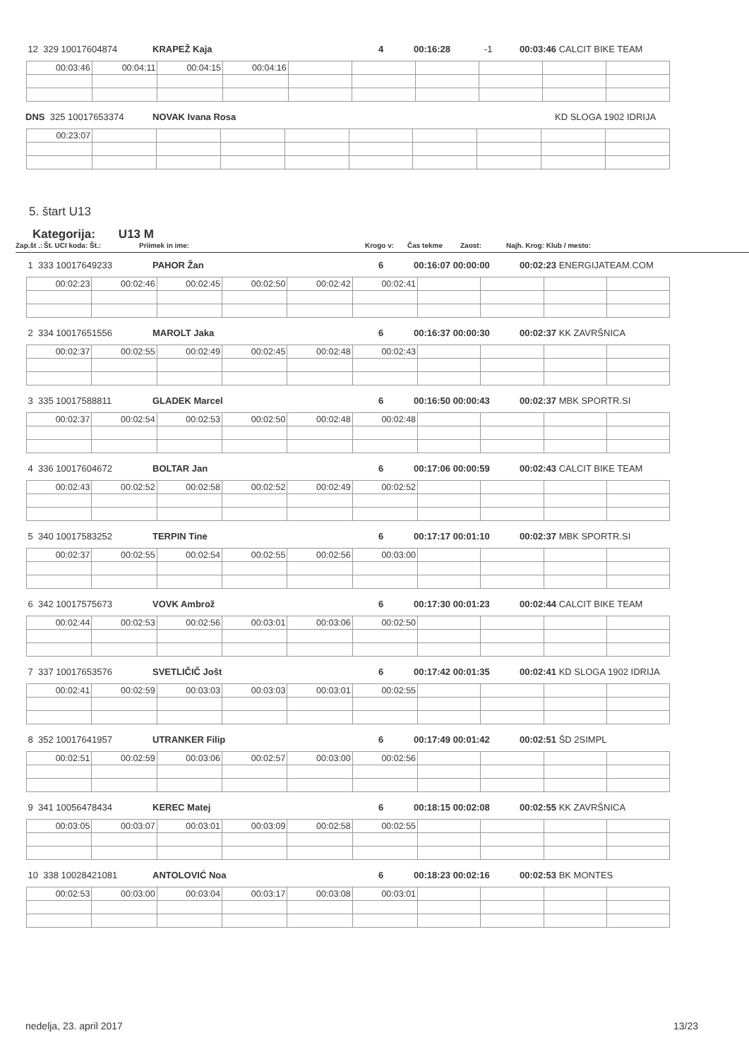12 329 10017604874 KRAPEŽ Kaja 4 00:16:28 -1 00:03:46 CALCIT BIKE TEAM
| 00:03:46 | 00:04:11 | 00:04:15 | 00:04:16 | | | | | | |
DNS 325 10017653374 NOVAK Ivana Rosa KD SLOGA 1902 IDRIJA
| 00:23:07 | | | | | | | | | |
5. štart U13
Kategorija: U13 M
Zap.št .: Št. UCI koda: Št.: Priimek in ime: Krogo v: Čas tekme Zaost: Najh. Krog: Klub / mesto:
1 333 10017649233 PAHOR Žan 6 00:16:07 00:00:00 00:02:23 ENERGIJATEAM.COM
| 00:02:23 | 00:02:46 | 00:02:45 | 00:02:50 | 00:02:42 | 00:02:41 | | | | |
2 334 10017651556 MAROLT Jaka 6 00:16:37 00:00:30 00:02:37 KK ZAVRŠNICA
| 00:02:37 | 00:02:55 | 00:02:49 | 00:02:45 | 00:02:48 | 00:02:43 | | | | |
3 335 10017588811 GLADEK Marcel 6 00:16:50 00:00:43 00:02:37 MBK SPORTR.SI
| 00:02:37 | 00:02:54 | 00:02:53 | 00:02:50 | 00:02:48 | 00:02:48 | | | | |
4 336 10017604672 BOLTAR Jan 6 00:17:06 00:00:59 00:02:43 CALCIT BIKE TEAM
| 00:02:43 | 00:02:52 | 00:02:58 | 00:02:52 | 00:02:49 | 00:02:52 | | | | |
5 340 10017583252 TERPIN Tine 6 00:17:17 00:01:10 00:02:37 MBK SPORTR.SI
| 00:02:37 | 00:02:55 | 00:02:54 | 00:02:55 | 00:02:56 | 00:03:00 | | | | |
6 342 10017575673 VOVK Ambrož 6 00:17:30 00:01:23 00:02:44 CALCIT BIKE TEAM
| 00:02:44 | 00:02:53 | 00:02:56 | 00:03:01 | 00:03:06 | 00:02:50 | | | | |
7 337 10017653576 SVETLIČIČ Jošt 6 00:17:42 00:01:35 00:02:41 KD SLOGA 1902 IDRIJA
| 00:02:41 | 00:02:59 | 00:03:03 | 00:03:03 | 00:03:01 | 00:02:55 | | | | |
8 352 10017641957 UTRANKER Filip 6 00:17:49 00:01:42 00:02:51 ŠD 2SIMPL
| 00:02:51 | 00:02:59 | 00:03:06 | 00:02:57 | 00:03:00 | 00:02:56 | | | | |
9 341 10056478434 KEREC Matej 6 00:18:15 00:02:08 00:02:55 KK ZAVRŠNICA
| 00:03:05 | 00:03:07 | 00:03:01 | 00:03:09 | 00:02:58 | 00:02:55 | | | | |
10 338 10028421081 ANTOLOVIĆ Noa 6 00:18:23 00:02:16 00:02:53 BK MONTES
| 00:02:53 | 00:03:00 | 00:03:04 | 00:03:17 | 00:03:08 | 00:03:01 | | | | |
nedelja, 23. april 2017 13/23